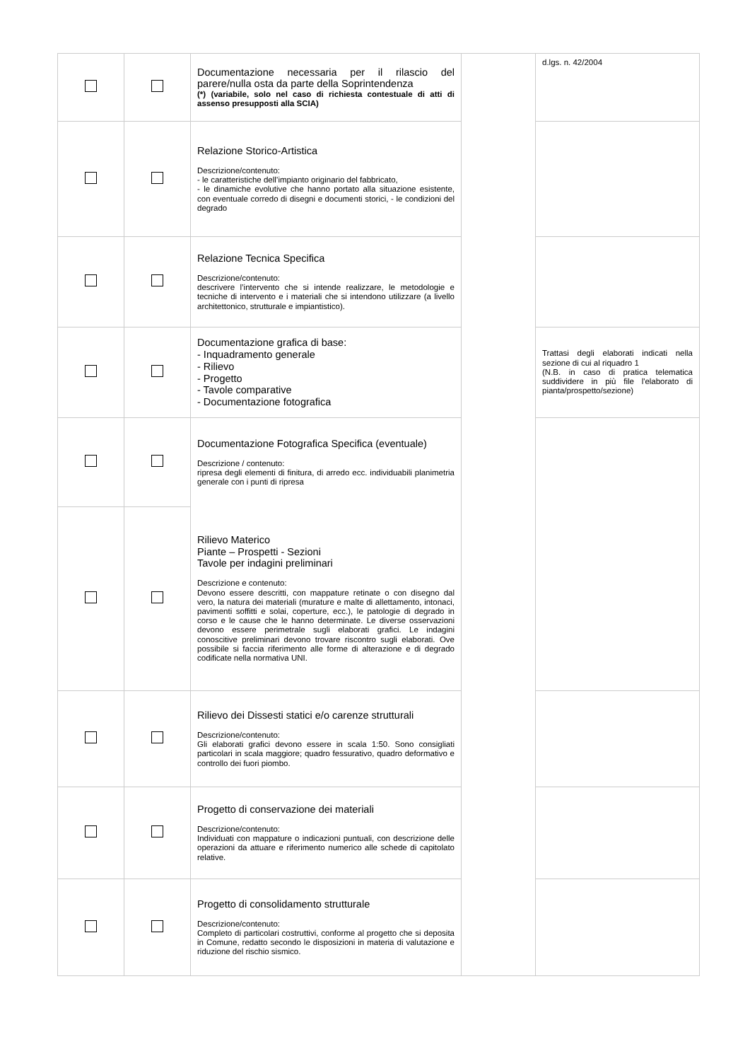| | | Documentazione necessaria per il rilascio del parere/nulla osta da parte della Soprintendenza (*) (variabile, solo nel caso di richiesta contestuale di atti di assenso presupposti alla SCIA) | | d.lgs. n. 42/2004 |
| | | Relazione Storico-Artistica Descrizione/contenuto: - le caratteristiche dell’impianto originario del fabbricato, - le dinamiche evolutive che hanno portato alla situazione esistente, con eventuale corredo di disegni e documenti storici, - le condizioni del degrado | | |
| | | Relazione Tecnica Specifica Descrizione/contenuto: descrivere l’intervento che si intende realizzare, le metodologie e tecniche di intervento e i materiali che si intendono utilizzare (a livello architettonico, strutturale e impiantistico). | | |
| | | Documentazione grafica di base: - Inquadramento generale - Rilievo - Progetto - Tavole comparative - Documentazione fotografica | | Trattasi degli elaborati indicati nella sezione di cui al riquadro 1 (N.B. in caso di pratica telematica suddividere in più file l'elaborato di pianta/prospetto/sezione) |
| | | Documentazione Fotografica Specifica (eventuale) Descrizione / contenuto: ripresa degli elementi di finitura, di arredo ecc. individuabili planimetria generale con i punti di ripresa | | |
| | | Rilievo Materico Piante – Prospetti - Sezioni Tavole per indagini preliminari Descrizione e contenuto: Devono essere descritti, con mappature retinate o con disegno dal vero, la natura dei materiali (murature e malte di allettamento, intonaci, pavimenti soffitti e solai, coperture, ecc.), le patologie di degrado in corso e le cause che le hanno determinate. Le diverse osservazioni devono essere perimetrale sugli elaborati grafici. Le indagini conoscitive preliminari devono trovare riscontro sugli elaborati. Ove possibile si faccia riferimento alle forme di alterazione e di degrado codificate nella normativa UNI. | | |
| | | Rilievo dei Dissesti statici e/o carenze strutturali Descrizione/contenuto: Gli elaborati grafici devono essere in scala 1:50. Sono consigliati particolari in scala maggiore; quadro fessurativo, quadro deformativo e controllo dei fuori piombo. | | |
| | | Progetto di conservazione dei materiali Descrizione/contenuto: Individuati con mappature o indicazioni puntuali, con descrizione delle operazioni da attuare e riferimento numerico alle schede di capitolato relative. | | |
| | | Progetto di consolidamento strutturale Descrizione/contenuto: Completo di particolari costruttivi, conforme al progetto che si deposita in Comune, redatto secondo le disposizioni in materia di valutazione e riduzione del rischio sismico. | | |